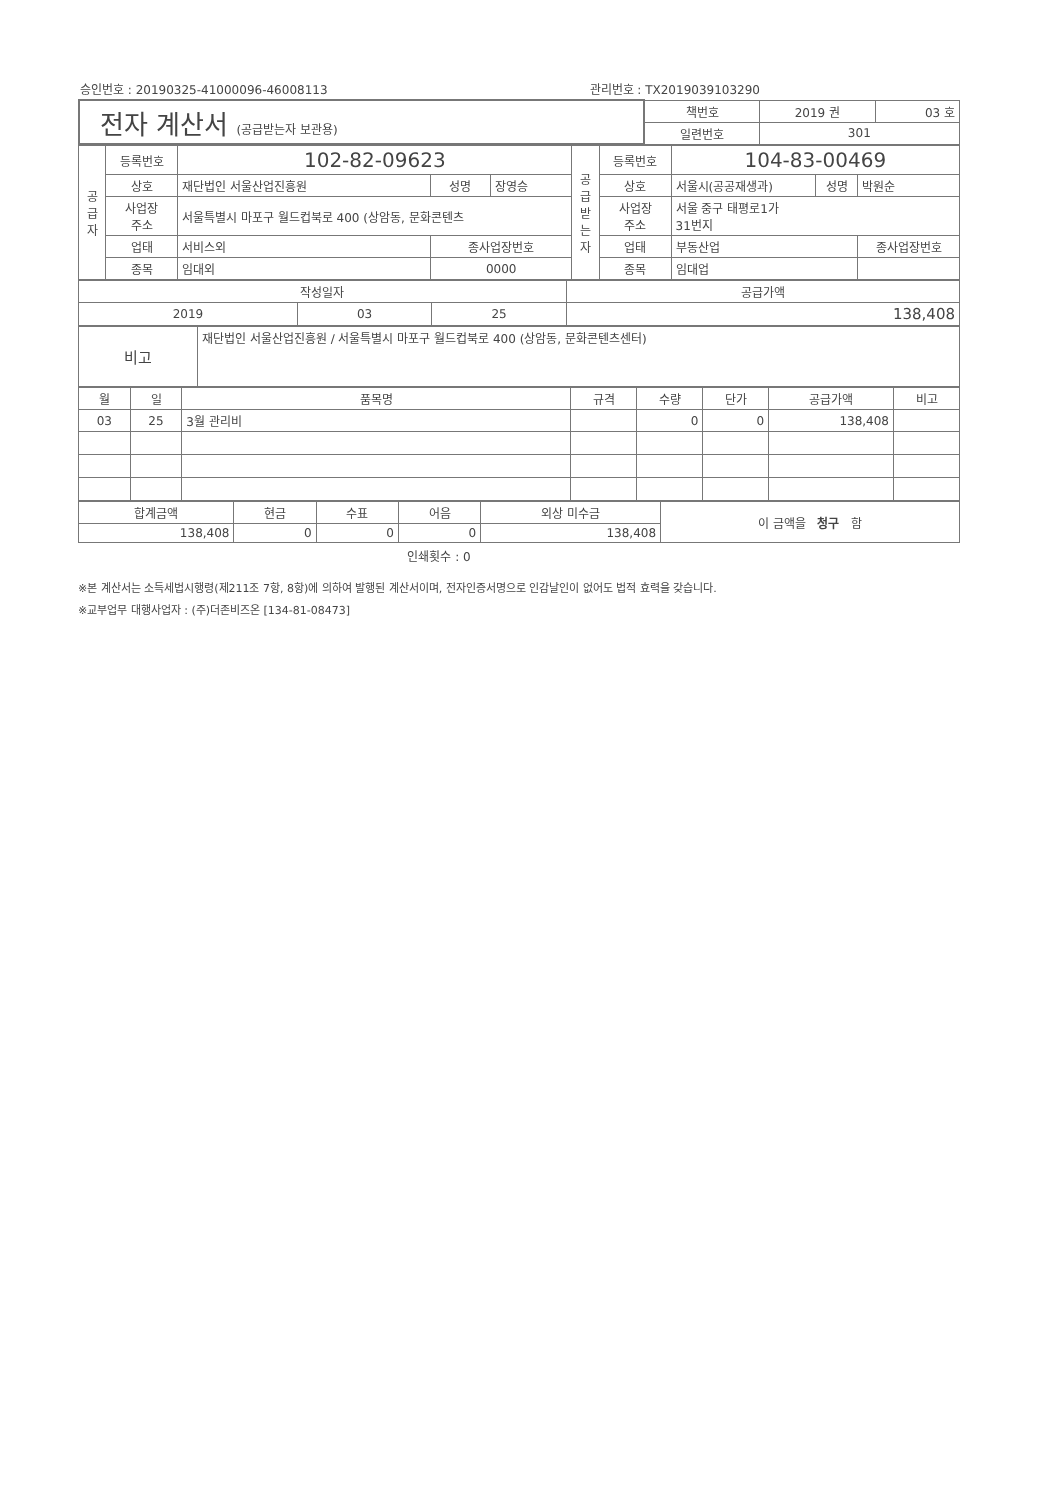승인번호 : 20190325-41000096-46008113 관리번호 : TX2019039103290
| 전자 계산서 (공급받는자 보관용) | 책번호 | 2019 권 | 03 호 |
| | 일련번호 | 301 | |
| 공 급 자 | 등록번호 | 102-82-09623 | | | 공 급 받 는 자 | 등록번호 | 104-83-00469 | | |
| | 상호 | 재단법인 서울산업진흥원 | 성명 | 장영승 | | 상호 | 서울시(공공재생과) | 성명 | 박원순 |
| | 사업장 주소 | 서울특별시 마포구 월드컵북로 400 (상암동, 문화콘텐츠 | | | | 사업장 주소 | 서울 중구 태평로1가 31번지 | | |
| | 업태 | 서비스외 | 종사업장번호 | | | 업태 | 부동산업 | | 종사업장번호 |
| | 종목 | 임대외 | 0000 | | | 종목 | 임대업 | | |
| 작성일자 | | | 공급가액 |
| 2019 | 03 | 25 | 138,408 |
| 비고 | 재단법인 서울산업진흥원 / 서울특별시 마포구 월드컵북로 400 (상암동, 문화콘텐츠센터) |
| 월 | 일 | 품목명 | 규격 | 수량 | 단가 | 공급가액 | 비고 |
| --- | --- | --- | --- | --- | --- | --- | --- |
| 03 | 25 | 3월 관리비 | | 0 | 0 | 138,408 | |
| 합계금액 | 현금 | 수표 | 어음 | 외상 미수금 | 이 금액을 청구 함 |
| 138,408 | 0 | 0 | 0 | 138,408 | |
인쇄횟수 : 0
※본 계산서는 소득세법시행령(제211조 7항, 8항)에 의하여 발행된 계산서이며, 전자인증서명으로 인감날인이 없어도 법적 효력을 갖습니다.
※교부업무 대행사업자 : (주)더존비즈온 [134-81-08473]